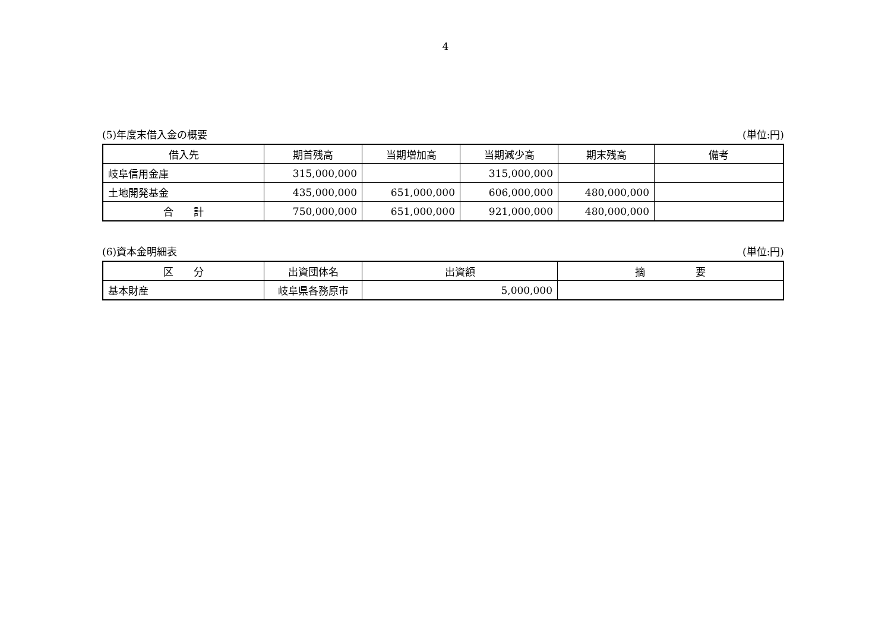4
(5)年度末借入金の概要 (単位:円)
| 借入先 | 期首残高 | 当期増加高 | 当期減少高 | 期末残高 | 備考 |
| --- | --- | --- | --- | --- | --- |
| 岐阜信用金庫 | 315,000,000 | | 315,000,000 | | |
| 土地開発基金 | 435,000,000 | 651,000,000 | 606,000,000 | 480,000,000 | |
| 合 計 | 750,000,000 | 651,000,000 | 921,000,000 | 480,000,000 | |
(6)資本金明細表 (単位:円)
| 区 分 | 出資団体名 | 出資額 | 摘 要 |
| --- | --- | --- | --- |
| 基本財産 | 岐阜県各務原市 | 5,000,000 | |